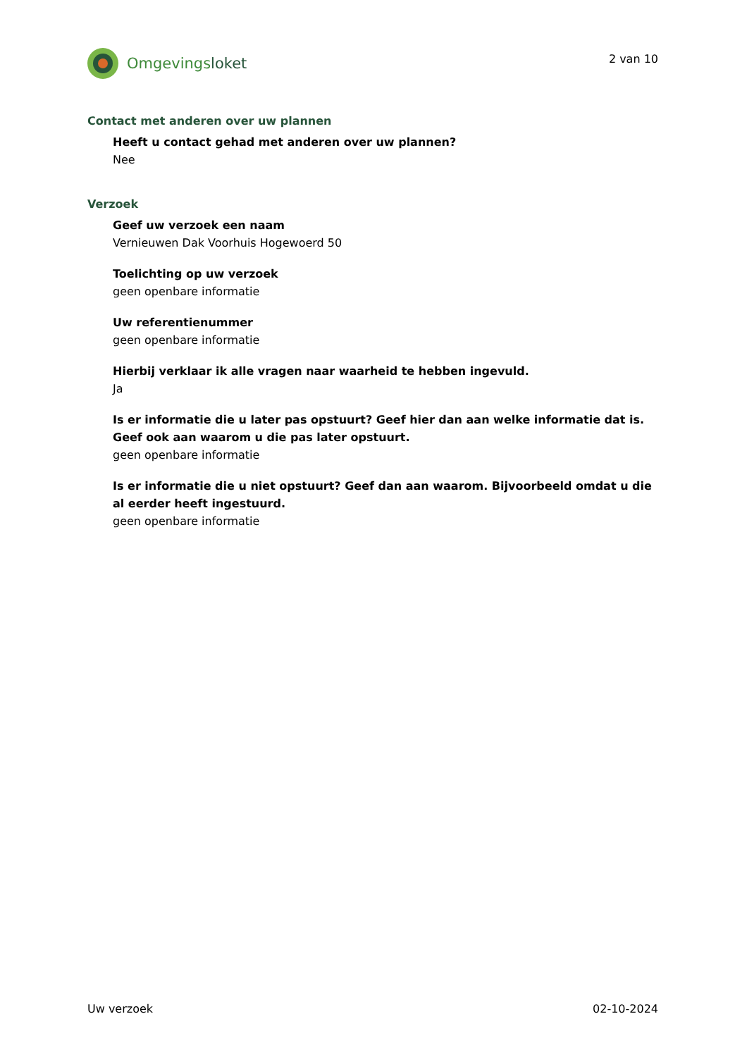Omgevingsloket
2 van 10
Contact met anderen over uw plannen
Heeft u contact gehad met anderen over uw plannen?
Nee
Verzoek
Geef uw verzoek een naam
Vernieuwen Dak Voorhuis Hogewoerd 50
Toelichting op uw verzoek
geen openbare informatie
Uw referentienummer
geen openbare informatie
Hierbij verklaar ik alle vragen naar waarheid te hebben ingevuld.
Ja
Is er informatie die u later pas opstuurt? Geef hier dan aan welke informatie dat is. Geef ook aan waarom u die pas later opstuurt.
geen openbare informatie
Is er informatie die u niet opstuurt? Geef dan aan waarom. Bijvoorbeeld omdat u die al eerder heeft ingestuurd.
geen openbare informatie
Uw verzoek 02-10-2024